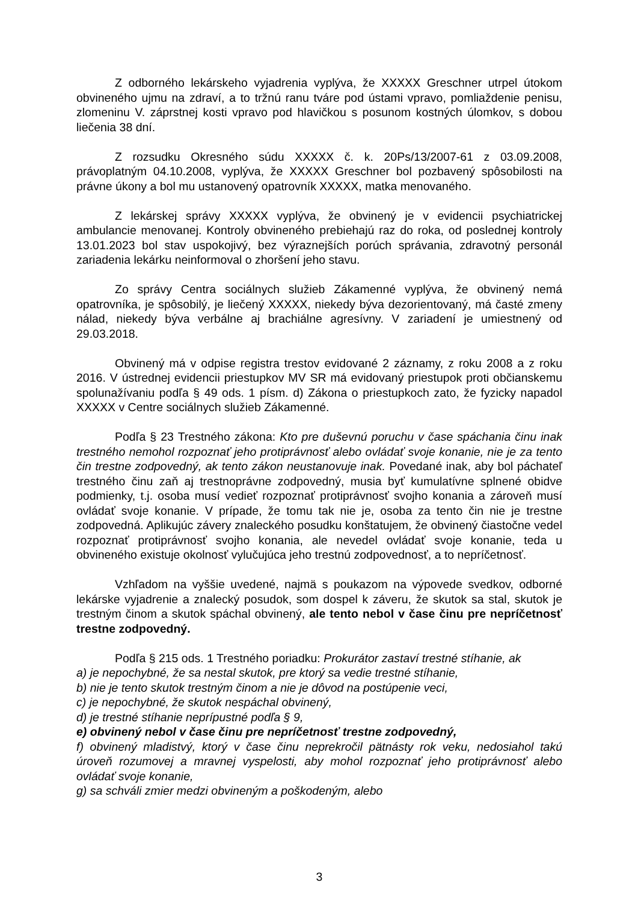Z odborného lekárskeho vyjadrenia vyplýva, že XXXXX Greschner utrpel útokom obvineného ujmu na zdraví, a to tržnú ranu tváre pod ústami vpravo, pomliaždenie penisu, zlomeninu V. záprstnej kosti vpravo pod hlavičkou s posunom kostných úlomkov, s dobou liečenia 38 dní.
Z rozsudku Okresného súdu XXXXX č. k. 20Ps/13/2007-61 z 03.09.2008, právoplatným 04.10.2008, vyplýva, že XXXXX Greschner bol pozbavený spôsobilosti na právne úkony a bol mu ustanovený opatrovník XXXXX, matka menovaného.
Z lekárskej správy XXXXX vyplýva, že obvinený je v evidencii psychiatrickej ambulancie menovanej. Kontroly obvineného prebiehajú raz do roka, od poslednej kontroly 13.01.2023 bol stav uspokojivý, bez výraznejších porúch správania, zdravotný personál zariadenia lekárku neinformoval o zhoršení jeho stavu.
Zo správy Centra sociálnych služieb Zákamenné vyplýva, že obvinený nemá opatrovníka, je spôsobilý, je liečený XXXXX, niekedy býva dezorientovaný, má časté zmeny nálad, niekedy býva verbálne aj brachiálne agresívny. V zariadení je umiestnený od 29.03.2018.
Obvinený má v odpise registra trestov evidované 2 záznamy, z roku 2008 a z roku 2016. V ústrednej evidencii priestupkov MV SR má evidovaný priestupok proti občianskemu spolunažívaniu podľa § 49 ods. 1 písm. d) Zákona o priestupkoch zato, že fyzicky napadol XXXXX v Centre sociálnych služieb Zákamenné.
Podľa § 23 Trestného zákona: Kto pre duševnú poruchu v čase spáchania činu inak trestného nemohol rozpoznať jeho protiprávnosť alebo ovládať svoje konanie, nie je za tento čin trestne zodpovedný, ak tento zákon neustanovuje inak. Povedané inak, aby bol páchateľ trestného činu zaň aj trestnoprávne zodpovedný, musia byť kumulatívne splnené obidve podmienky, t.j. osoba musí vedieť rozpoznať protiprávnosť svojho konania a zároveň musí ovládať svoje konanie. V prípade, že tomu tak nie je, osoba za tento čin nie je trestne zodpovedná. Aplikujúc závery znaleckého posudku konštatujem, že obvinený čiastočne vedel rozpoznať protiprávnosť svojho konania, ale nevedel ovládať svoje konanie, teda u obvineného existuje okolnosť vylučujúca jeho trestnú zodpovednosť, a to nepríčetnosť.
Vzhľadom na vyššie uvedené, najmä s poukazom na výpovede svedkov, odborné lekárske vyjadrenie a znalecký posudok, som dospel k záveru, že skutok sa stal, skutok je trestným činom a skutok spáchal obvinený, ale tento nebol v čase činu pre nepríčetnosť trestne zodpovedný.
Podľa § 215 ods. 1 Trestného poriadku: Prokurátor zastaví trestné stíhanie, ak
a) je nepochybné, že sa nestal skutok, pre ktorý sa vedie trestné stíhanie,
b) nie je tento skutok trestným činom a nie je dôvod na postúpenie veci,
c) je nepochybné, že skutok nespáchal obvinený,
d) je trestné stíhanie neprípustné podľa § 9,
e) obvinený nebol v čase činu pre nepríčetnosť trestne zodpovedný,
f) obvinený mladistvý, ktorý v čase činu neprekročil pätnásty rok veku, nedosiahol takú úroveň rozumovej a mravnej vyspelosti, aby mohol rozpoznať jeho protiprávnosť alebo ovládať svoje konanie,
g) sa schváli zmier medzi obvineným a poškodeným, alebo
3